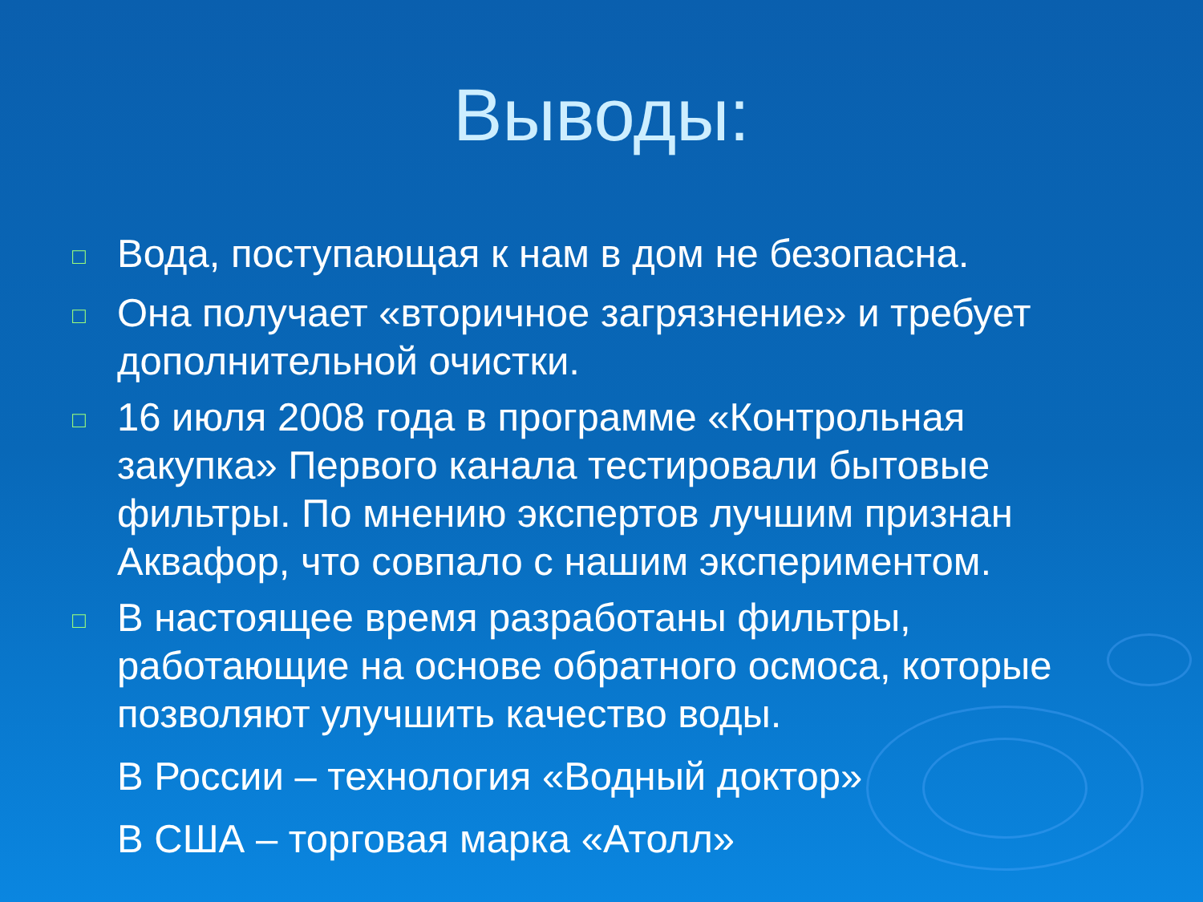Выводы:
□ Вода, поступающая к нам в дом не безопасна.
□ Она получает «вторичное загрязнение» и требует дополнительной очистки.
□ 16 июля 2008 года в программе «Контрольная закупка» Первого канала тестировали бытовые фильтры. По мнению экспертов лучшим признан Аквафор, что совпало с нашим экспериментом.
□ В настоящее время разработаны фильтры, работающие на основе обратного осмоса, которые позволяют улучшить качество воды.
В России – технология «Водный доктор»
В США – торговая марка «Атолл»